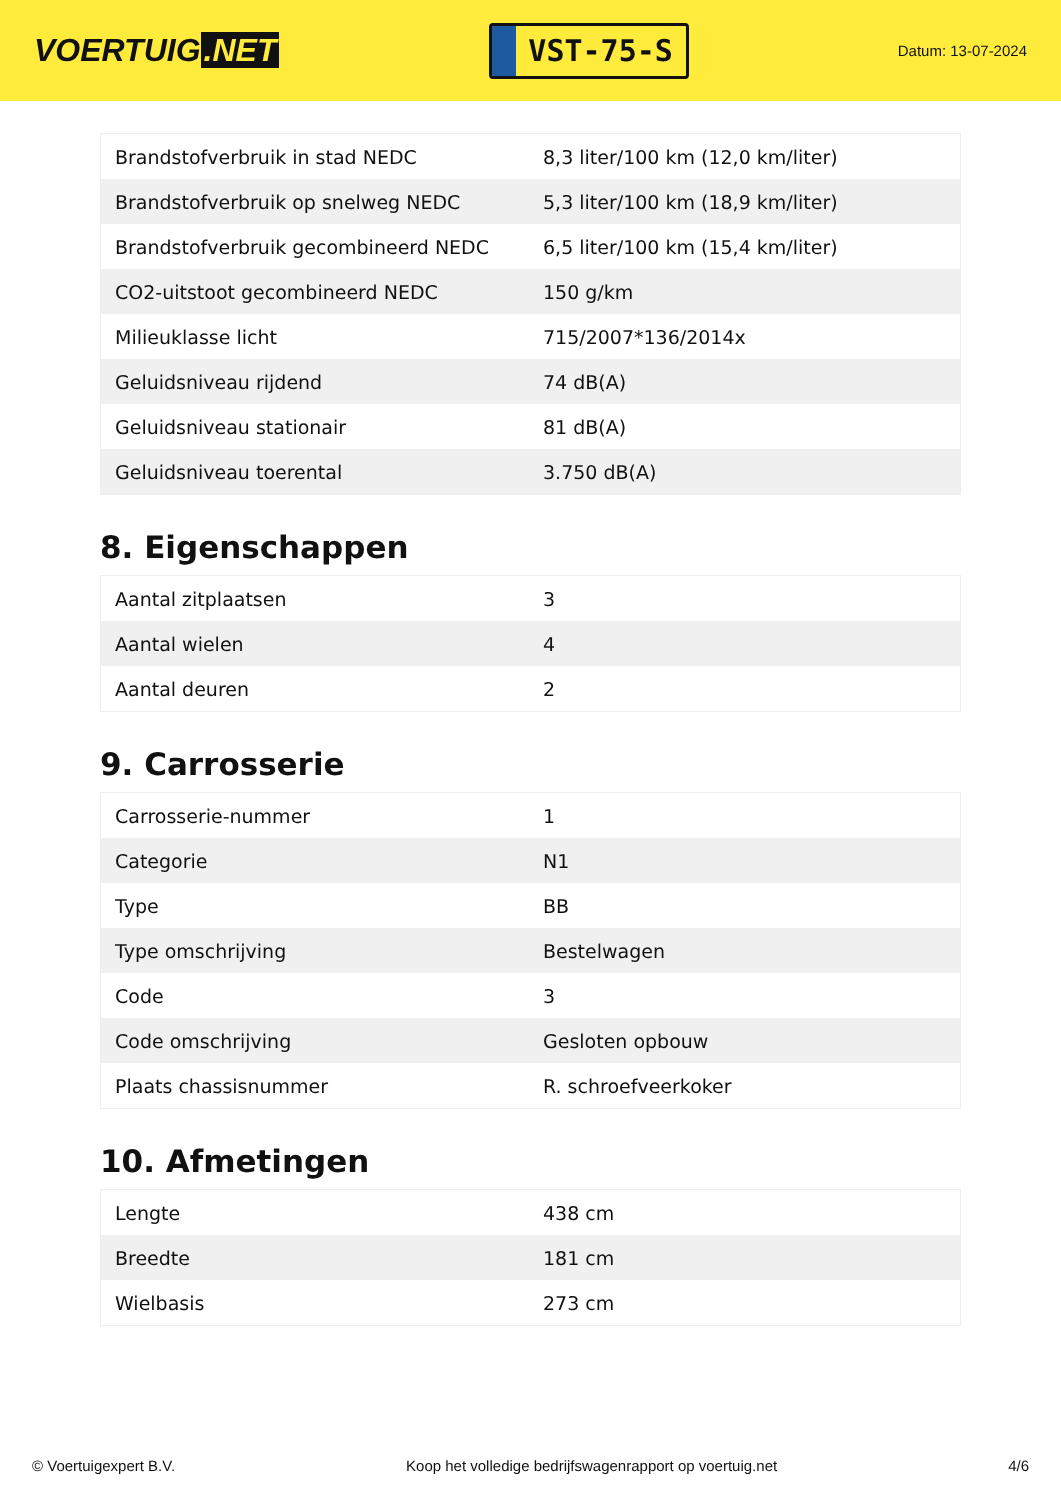VOERTUIG.NET
VST-75-S
Datum: 13-07-2024
| Brandstofverbruik in stad NEDC | 8,3 liter/100 km (12,0 km/liter) |
| Brandstofverbruik op snelweg NEDC | 5,3 liter/100 km (18,9 km/liter) |
| Brandstofverbruik gecombineerd NEDC | 6,5 liter/100 km (15,4 km/liter) |
| CO2-uitstoot gecombineerd NEDC | 150 g/km |
| Milieuklasse licht | 715/2007*136/2014x |
| Geluidsniveau rijdend | 74 dB(A) |
| Geluidsniveau stationair | 81 dB(A) |
| Geluidsniveau toerental | 3.750 dB(A) |
8. Eigenschappen
| Aantal zitplaatsen | 3 |
| Aantal wielen | 4 |
| Aantal deuren | 2 |
9. Carrosserie
| Carrosserie-nummer | 1 |
| Categorie | N1 |
| Type | BB |
| Type omschrijving | Bestelwagen |
| Code | 3 |
| Code omschrijving | Gesloten opbouw |
| Plaats chassisnummer | R. schroefveerkoker |
10. Afmetingen
| Lengte | 438 cm |
| Breedte | 181 cm |
| Wielbasis | 273 cm |
© Voertuigexpert B.V. Koop het volledige bedrijfswagenrapport op voertuig.net 4/6